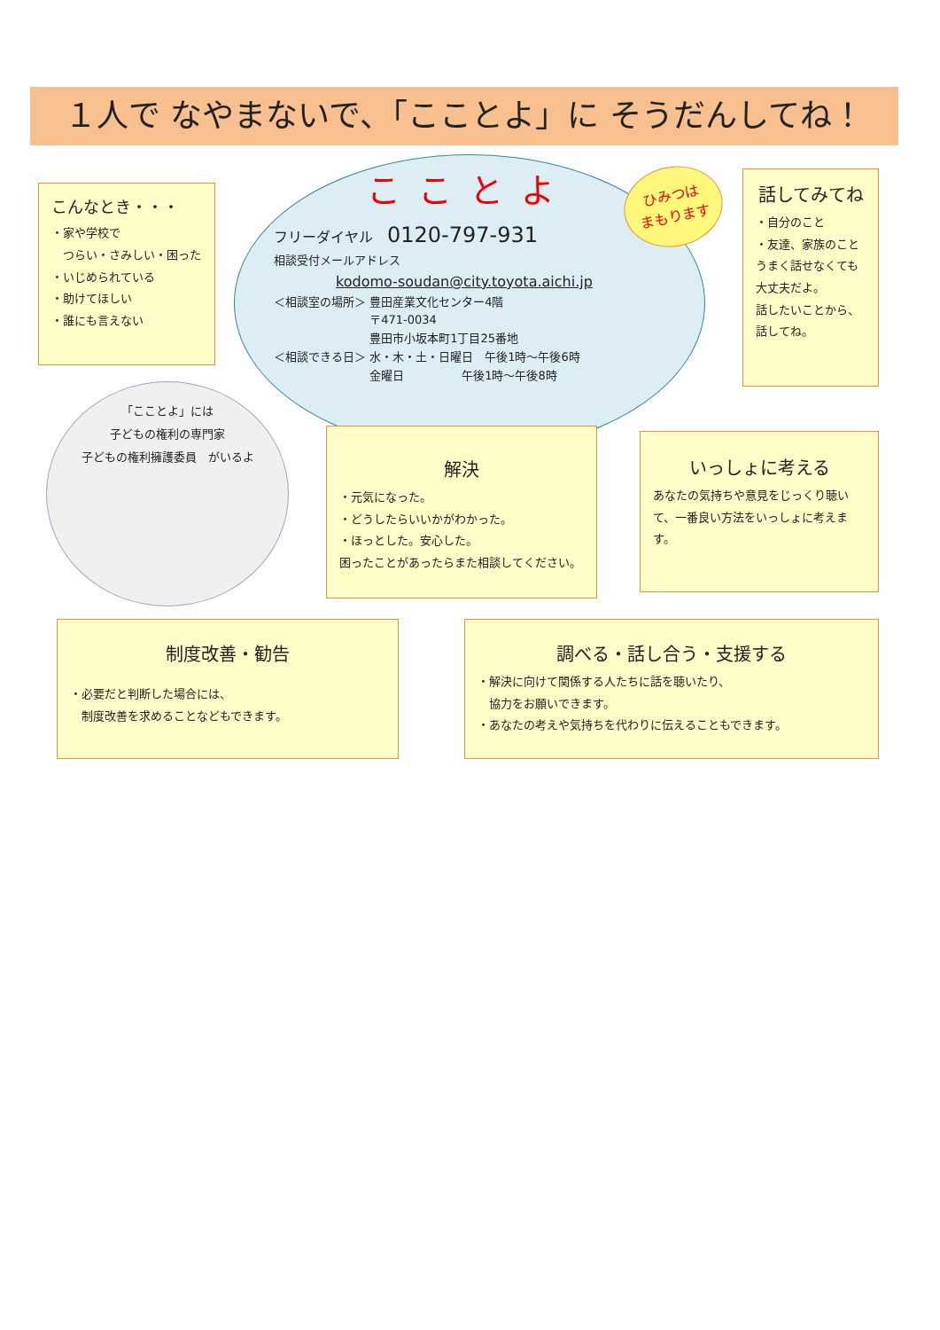１人で なやまないで、「こことよ」に そうだんしてね！
こんなとき・・・
・家や学校で
　つらい・さみしい・困った
・いじめられている
・助けてほしい
・誰にも言えない
こことよ
フリーダイヤル　0120-797-931
相談受付メールアドレス
kodomo-soudan@city.toyota.aichi.jp
＜相談室の場所＞ 豊田産業文化センター4階
　　　　　　　　 〒471-0034
　　　　　　　　 豊田市小坂本町1丁目25番地
＜相談できる日＞ 水・木・土・日曜日　午後1時～午後6時
　　　　　　　　 金曜日　　　　　午後1時～午後8時
ひみつは
まもります
話してみてね
・自分のこと
・友達、家族のこと
うまく話せなくても
大丈夫だよ。
話したいことから、
話してね。
「こことよ」には
子どもの権利の専門家
子どもの権利擁護委員　がいるよ
解決
・元気になった。
・どうしたらいいかがわかった。
・ほっとした。安心した。
困ったことがあったらまた相談してください。
いっしょに考える
あなたの気持ちや意見をじっくり聴いて、一番良い方法をいっしょに考えます。
制度改善・勧告
・必要だと判断した場合には、
　制度改善を求めることなどもできます。
調べる・話し合う・支援する
・解決に向けて関係する人たちに話を聴いたり、
　協力をお願いできます。
・あなたの考えや気持ちを代わりに伝えることもできます。